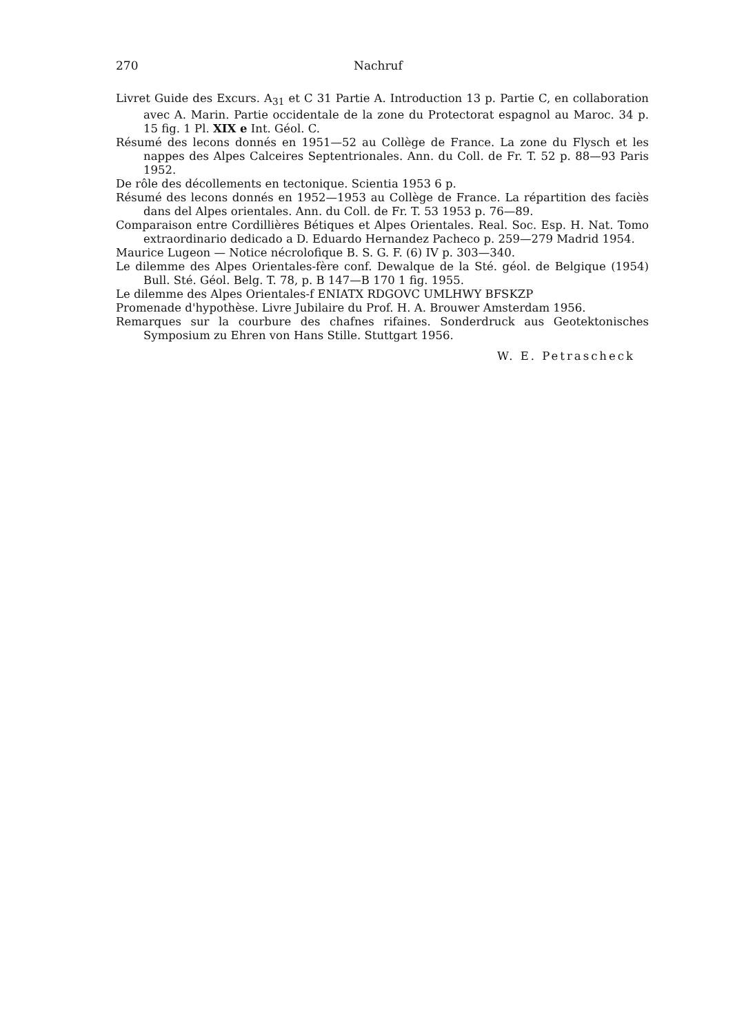270 Nachruf
Livret Guide des Excurs. A<sub>31</sub> et C 31 Partie A. Introduction 13 p. Partie C, en collaboration avec A. Marin. Partie occidentale de la zone du Protectorat espagnol au Maroc. 34 p. 15 fig. 1 Pl. XIX e Int. Géol. C.
Résumé des lecons donnés en 1951—52 au Collège de France. La zone du Flysch et les nappes des Alpes Calceires Septentrionales. Ann. du Coll. de Fr. T. 52 p. 88—93 Paris 1952.
De rôle des décollements en tectonique. Scientia 1953 6 p.
Résumé des lecons donnés en 1952—1953 au Collège de France. La répartition des faciès dans del Alpes orientales. Ann. du Coll. de Fr. T. 53 1953 p. 76—89.
Comparaison entre Cordillières Bétiques et Alpes Orientales. Real. Soc. Esp. H. Nat. Tomo extraordinario dedicado a D. Eduardo Hernandez Pacheco p. 259—279 Madrid 1954.
Maurice Lugeon — Notice nécrolofique B. S. G. F. (6) IV p. 303—340.
Le dilemme des Alpes Orientales-fère conf. Dewalque de la Sté. géol. de Belgique (1954) Bull. Sté. Géol. Belg. T. 78, p. B 147—B 170 1 fig. 1955.
Le dilemme des Alpes Orientales-f ENIATX RDGOVC UMLHWY BFSKZP
Promenade d'hypothèse. Livre Jubilaire du Prof. H. A. Brouwer Amsterdam 1956.
Remarques sur la courbure des chafnes rifaines. Sonderdruck aus Geotektonisches Symposium zu Ehren von Hans Stille. Stuttgart 1956.
W. E. Petrascheck